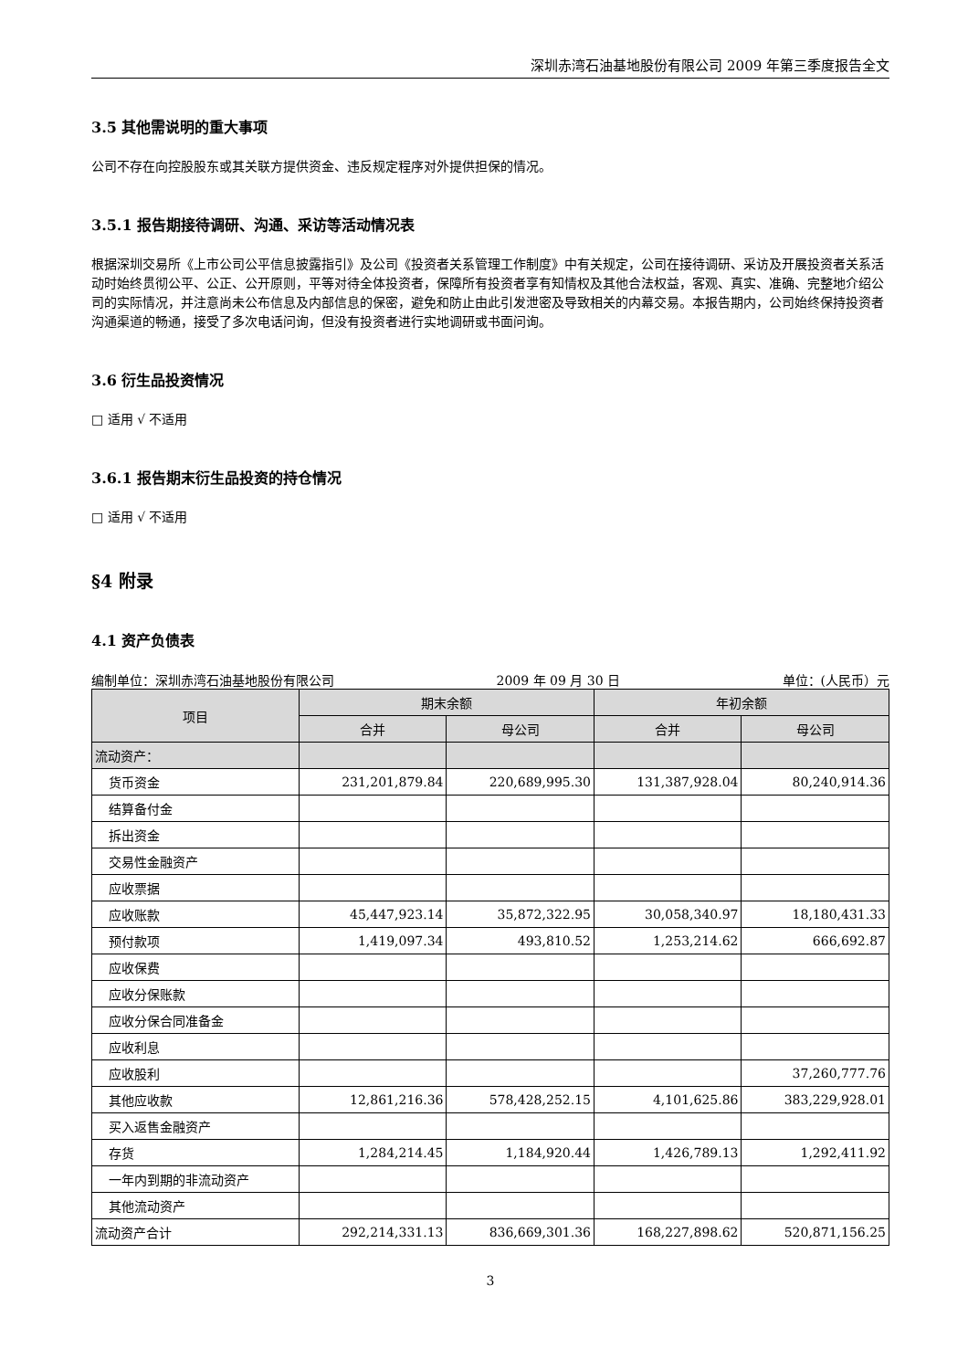深圳赤湾石油基地股份有限公司 2009 年第三季度报告全文
3.5 其他需说明的重大事项
公司不存在向控股股东或其关联方提供资金、违反规定程序对外提供担保的情况。
3.5.1 报告期接待调研、沟通、采访等活动情况表
根据深圳交易所《上市公司公平信息披露指引》及公司《投资者关系管理工作制度》中有关规定，公司在接待调研、采访及开展投资者关系活动时始终贯彻公平、公正、公开原则，平等对待全体投资者，保障所有投资者享有知情权及其他合法权益，客观、真实、准确、完整地介绍公司的实际情况，并注意尚未公布信息及内部信息的保密，避免和防止由此引发泄密及导致相关的内幕交易。本报告期内，公司始终保持投资者沟通渠道的畅通，接受了多次电话问询，但没有投资者进行实地调研或书面问询。
3.6 衍生品投资情况
□ 适用 √ 不适用
3.6.1 报告期末衍生品投资的持仓情况
□ 适用 √ 不适用
§4 附录
4.1 资产负债表
编制单位：深圳赤湾石油基地股份有限公司 2009 年 09 月 30 日 单位：(人民币）元
| 项目 | 期末余额 | | 年初余额 | |
| --- | --- | --- | --- | --- |
| | 合并 | 母公司 | 合并 | 母公司 |
| 流动资产： | | | | |
| 货币资金 | 231,201,879.84 | 220,689,995.30 | 131,387,928.04 | 80,240,914.36 |
| 结算备付金 | | | | |
| 拆出资金 | | | | |
| 交易性金融资产 | | | | |
| 应收票据 | | | | |
| 应收账款 | 45,447,923.14 | 35,872,322.95 | 30,058,340.97 | 18,180,431.33 |
| 预付款项 | 1,419,097.34 | 493,810.52 | 1,253,214.62 | 666,692.87 |
| 应收保费 | | | | |
| 应收分保账款 | | | | |
| 应收分保合同准备金 | | | | |
| 应收利息 | | | | |
| 应收股利 | | | | 37,260,777.76 |
| 其他应收款 | 12,861,216.36 | 578,428,252.15 | 4,101,625.86 | 383,229,928.01 |
| 买入返售金融资产 | | | | |
| 存货 | 1,284,214.45 | 1,184,920.44 | 1,426,789.13 | 1,292,411.92 |
| 一年内到期的非流动资产 | | | | |
| 其他流动资产 | | | | |
| 流动资产合计 | 292,214,331.13 | 836,669,301.36 | 168,227,898.62 | 520,871,156.25 |
3